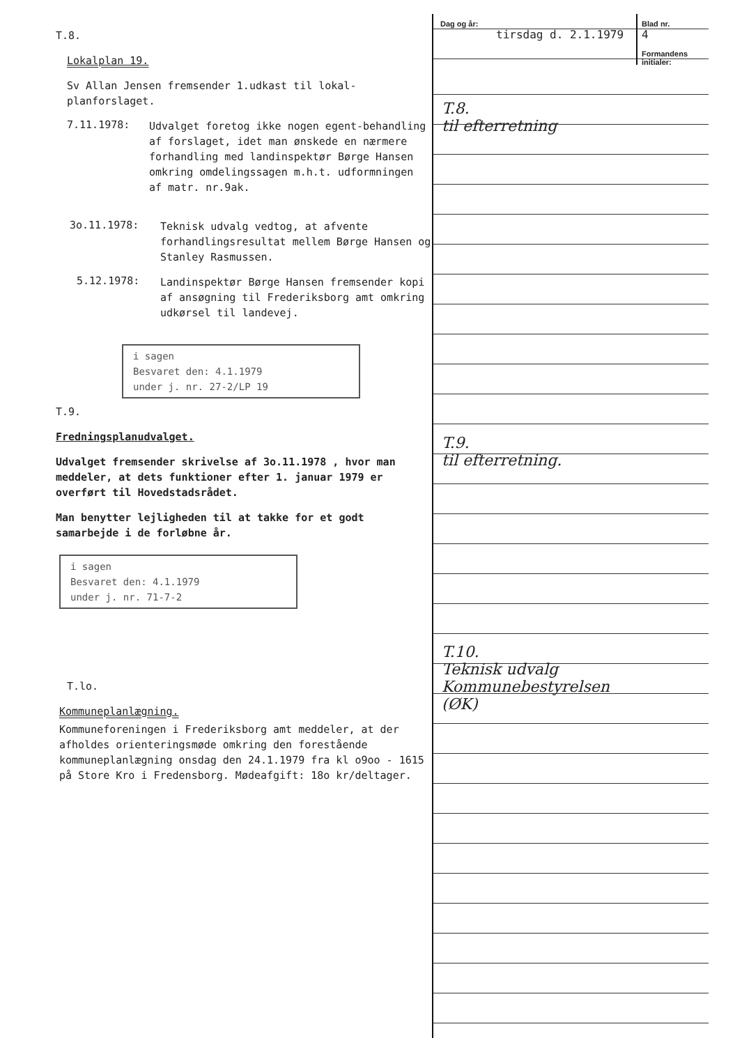T.8.
Lokalplan 19.
Sv Allan Jensen fremsender 1.udkast til lokal-planforslaget.
7.11.1978:
Udvalget foretog ikke nogen egent-behandling af forslaget, idet man ønskede en nærmere forhandling med landinspektør Børge Hansen omkring omdelingssagen m.h.t. udformningen af matr. nr.9ak.
3o.11.1978:
Teknisk udvalg vedtog, at afvente forhandlingsresultat mellem Børge Hansen og Stanley Rasmussen.
5.12.1978:
Landinspektør Børge Hansen fremsender kopi af ansøgning til Frederiksborg amt omkring udkørsel til landevej.
i sagen
Besvaret den: 4.1.1979
under j. nr. 27-2/LP 19
T.9.
Fredningsplanudvalget.
Udvalget fremsender skrivelse af 3o.11.1978 , hvor man meddeler, at dets funktioner efter 1. januar 1979 er overført til Hovedstadsrådet.
Man benytter lejligheden til at takke for et godt samarbejde i de forløbne år.
i sagen
Besvaret den: 4.1.1979
under j. nr. 71-7-2
T.lo.
Kommuneplanlægning.
Kommuneforeningen i Frederiksborg amt meddeler, at der afholdes orienteringsmøde omkring den forestående kommuneplanlægning onsdag den 24.1.1979 fra kl o9oo - 1615 på Store Kro i Fredensborg. Mødeafgift: 18o kr/deltager.
Dag og år:
tirsdag d. 2.1.1979
Blad nr.
4
Formandens initialer:
T.8.
til efterretning
T.9.
til efterretning.
T.10.
Teknisk udvalg
Kommunebestyrelsen
(ØK)